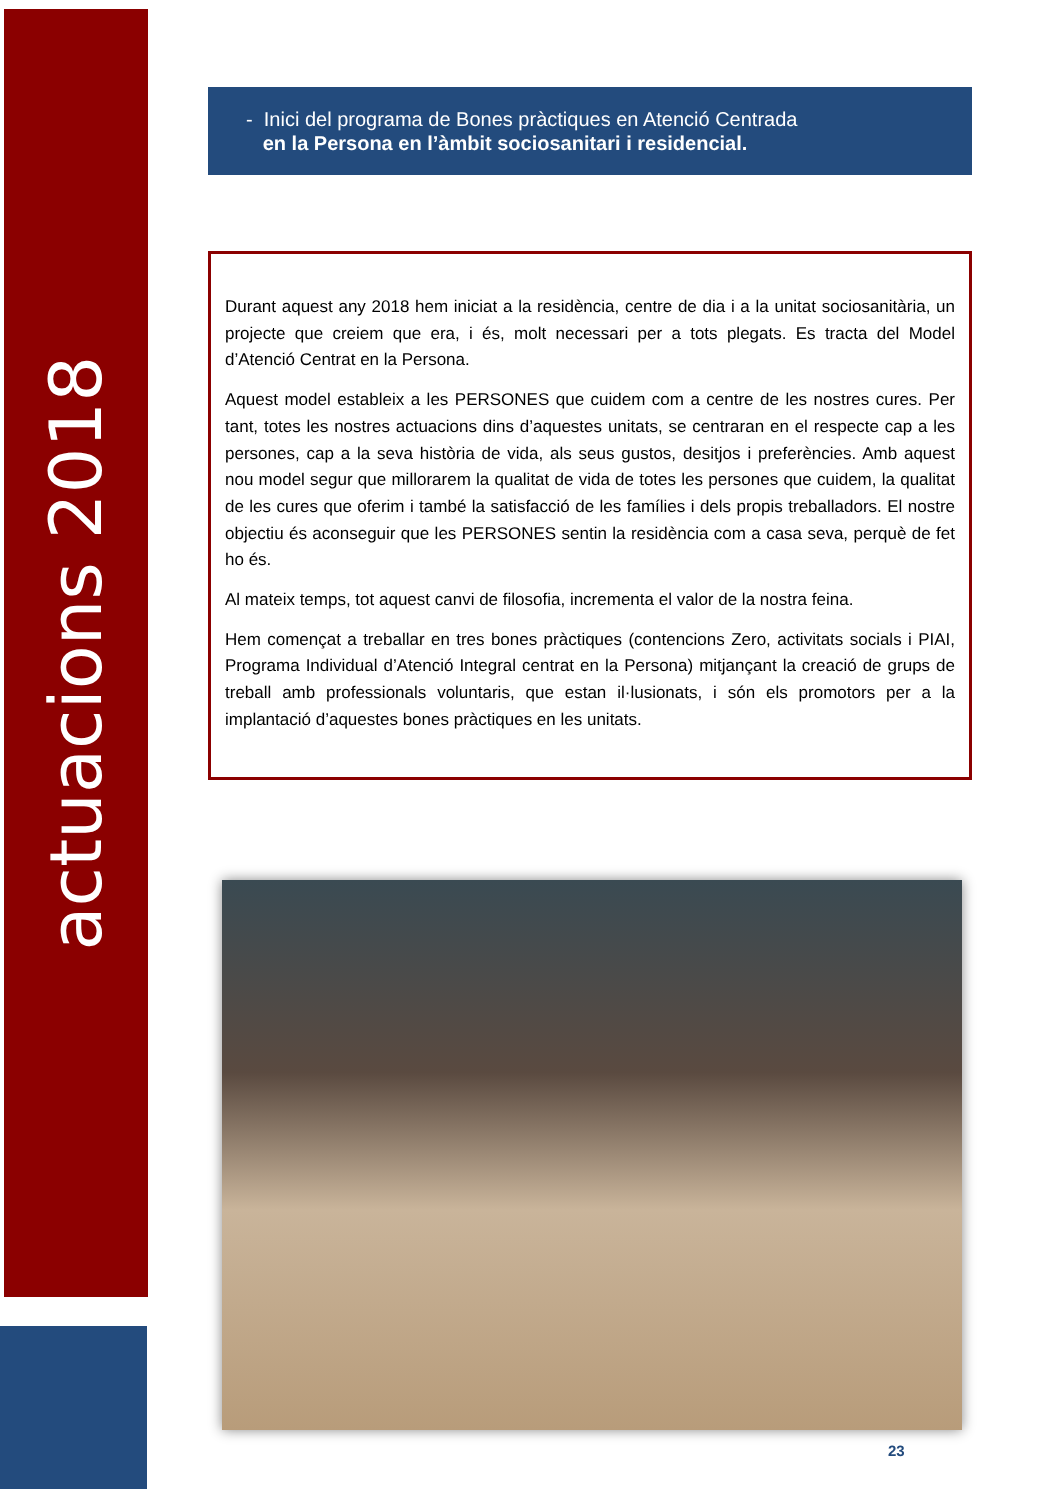actuacions 2018
- Inici del programa de Bones pràctiques en Atenció Centrada
en la Persona en l’àmbit sociosanitari i residencial.
Durant aquest any 2018 hem iniciat a la residència, centre de dia i a la unitat sociosanitària, un projecte que creiem que era, i és, molt necessari per a tots plegats. Es tracta del Model d’Atenció Centrat en la Persona.
Aquest model estableix a les PERSONES que cuidem com a centre de les nostres cures. Per tant, totes les nostres actuacions dins d’aquestes unitats, se centraran en el respecte cap a les persones, cap a la seva història de vida, als seus gustos, desitjos i preferències. Amb aquest nou model segur que millorarem la qualitat de vida de totes les persones que cuidem, la qualitat de les cures que oferim i també la satisfacció de les famílies i dels propis treballadors. El nostre objectiu és aconseguir que les PERSONES sentin la residència com a casa seva, perquè de fet ho és.
Al mateix temps, tot aquest canvi de filosofia, incrementa el valor de la nostra feina.
Hem començat a treballar en tres bones pràctiques (contencions Zero, activitats socials i PIAI, Programa Individual d’Atenció Integral centrat en la Persona) mitjançant la creació de grups de treball amb professionals voluntaris, que estan il·lusionats, i són els promotors per a la implantació d’aquestes bones pràctiques en les unitats.
23